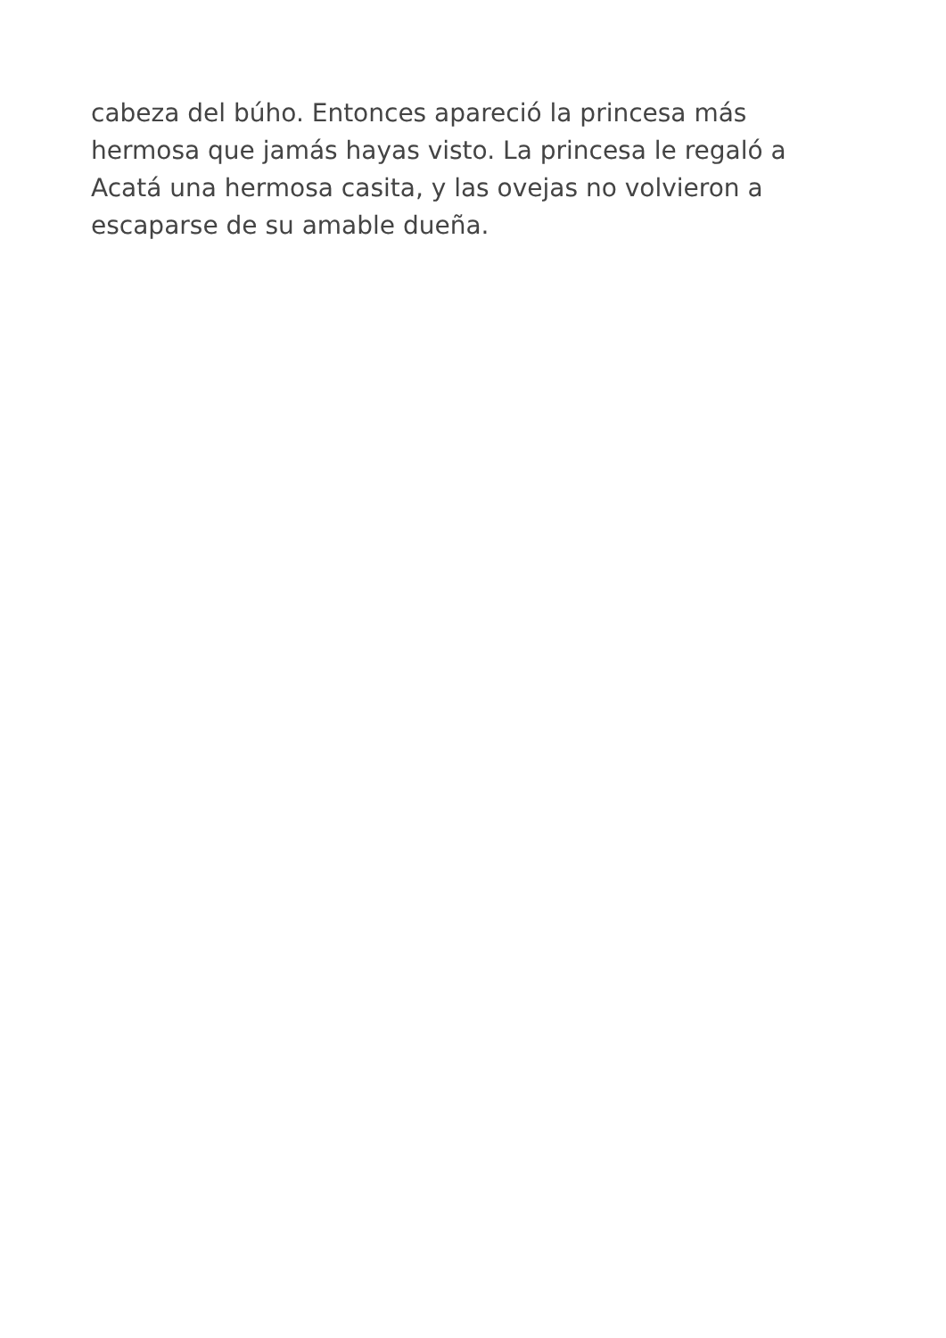cabeza del búho. Entonces apareció la princesa más
hermosa que jamás hayas visto. La princesa le regaló a
Acatá una hermosa casita, y las ovejas no volvieron a
escaparse de su amable dueña.